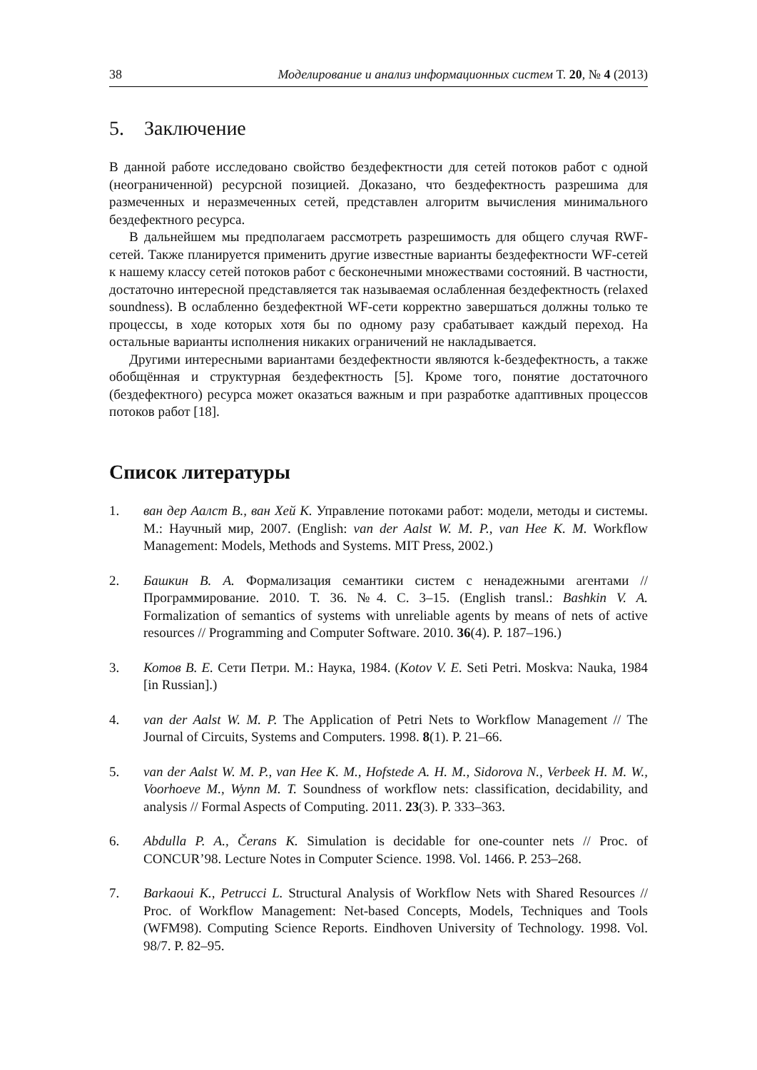38 Моделирование и анализ информационных систем Т. 20, № 4 (2013)
5. Заключение
В данной работе исследовано свойство бездефектности для сетей потоков работ с одной (неограниченной) ресурсной позицией. Доказано, что бездефектность разрешима для размеченных и неразмеченных сетей, представлен алгоритм вычисления минимального бездефектного ресурса.
В дальнейшем мы предполагаем рассмотреть разрешимость для общего случая RWF-сетей. Также планируется применить другие известные варианты бездефектности WF-сетей к нашему классу сетей потоков работ с бесконечными множествами состояний. В частности, достаточно интересной представляется так называемая ослабленная бездефектность (relaxed soundness). В ослабленно бездефектной WF-сети корректно завершаться должны только те процессы, в ходе которых хотя бы по одному разу срабатывает каждый переход. На остальные варианты исполнения никаких ограничений не накладывается.
Другими интересными вариантами бездефектности являются k-бездефектность, а также обобщённая и структурная бездефектность [5]. Кроме того, понятие достаточного (бездефектного) ресурса может оказаться важным и при разработке адаптивных процессов потоков работ [18].
Список литературы
1. ван дер Аалст В., ван Хей К. Управление потоками работ: модели, методы и системы. М.: Научный мир, 2007. (English: van der Aalst W. M. P., van Hee K. M. Workflow Management: Models, Methods and Systems. MIT Press, 2002.)
2. Башкин В. А. Формализация семантики систем с ненадежными агентами // Программирование. 2010. Т. 36. №4. С. 3–15. (English transl.: Bashkin V. A. Formalization of semantics of systems with unreliable agents by means of nets of active resources // Programming and Computer Software. 2010. 36(4). P. 187–196.)
3. Котов В. Е. Сети Петри. М.: Наука, 1984. (Kotov V. E. Seti Petri. Moskva: Nauka, 1984 [in Russian].)
4. van der Aalst W. M. P. The Application of Petri Nets to Workflow Management // The Journal of Circuits, Systems and Computers. 1998. 8(1). P. 21–66.
5. van der Aalst W. M. P., van Hee K. M., Hofstede A. H. M., Sidorova N., Verbeek H. M. W., Voorhoeve M., Wynn M. T. Soundness of workflow nets: classification, decidability, and analysis // Formal Aspects of Computing. 2011. 23(3). P. 333–363.
6. Abdulla P. A., Čerans K. Simulation is decidable for one-counter nets // Proc. of CONCUR’98. Lecture Notes in Computer Science. 1998. Vol. 1466. P. 253–268.
7. Barkaoui K., Petrucci L. Structural Analysis of Workflow Nets with Shared Resources // Proc. of Workflow Management: Net-based Concepts, Models, Techniques and Tools (WFM98). Computing Science Reports. Eindhoven University of Technology. 1998. Vol. 98/7. P. 82–95.